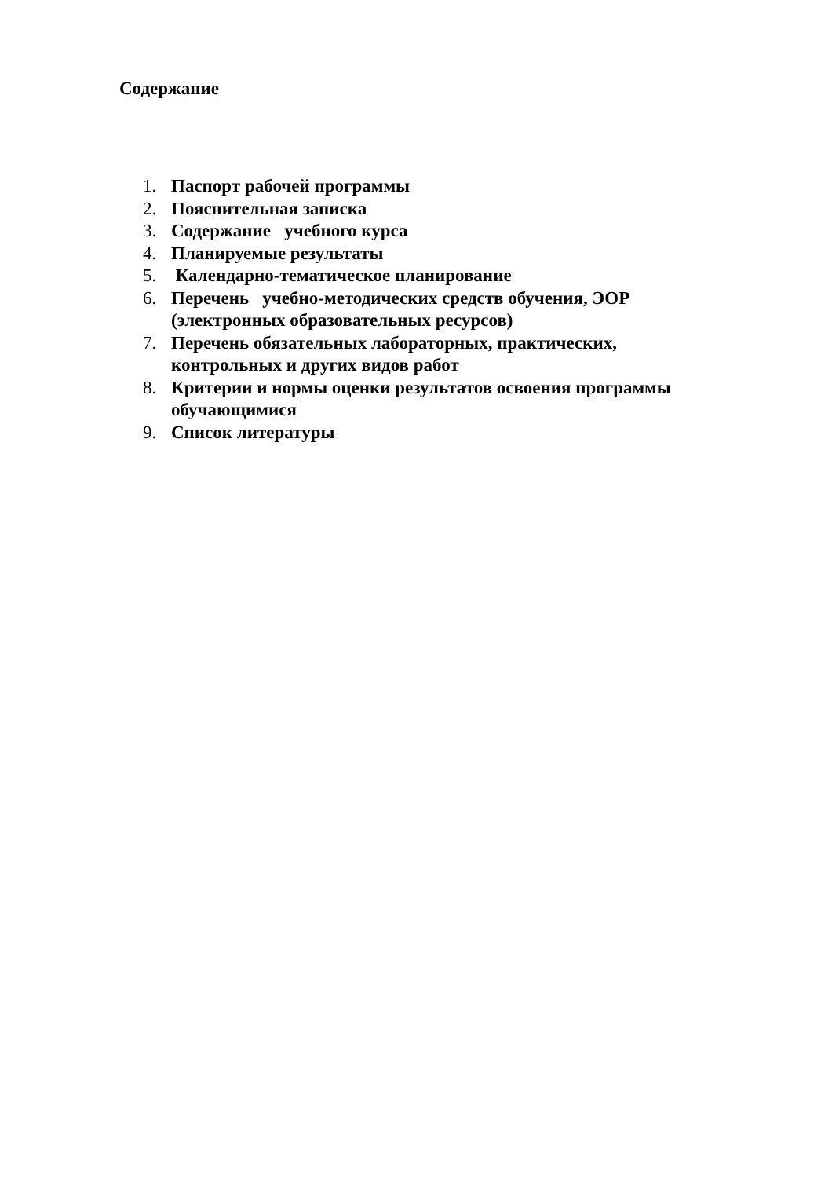Содержание
1. Паспорт рабочей программы
2. Пояснительная записка
3. Содержание учебного курса
4. Планируемые результаты
5. Календарно-тематическое планирование
6. Перечень учебно-методических средств обучения, ЭОР (электронных образовательных ресурсов)
7. Перечень обязательных лабораторных, практических, контрольных и других видов работ
8. Критерии и нормы оценки результатов освоения программы обучающимися
9. Список литературы